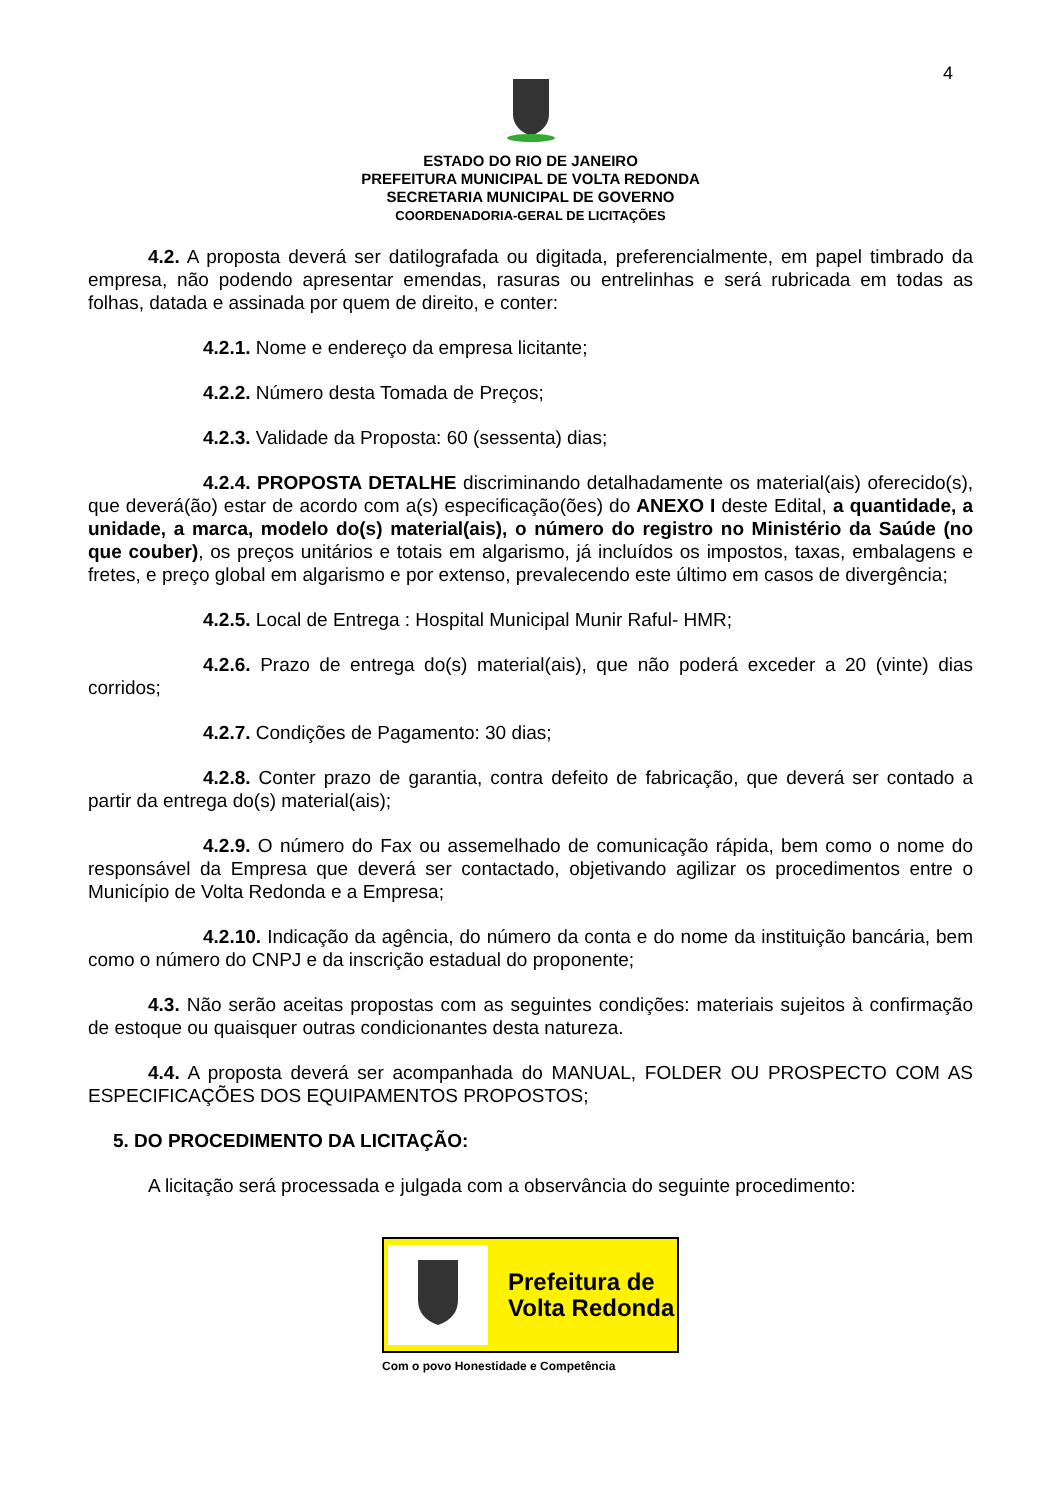4
ESTADO DO RIO DE JANEIRO
PREFEITURA MUNICIPAL DE VOLTA REDONDA
SECRETARIA MUNICIPAL DE GOVERNO
COORDENADORIA-GERAL DE LICITAÇÕES
4.2. A proposta deverá ser datilografada ou digitada, preferencialmente, em papel timbrado da empresa, não podendo apresentar emendas, rasuras ou entrelinhas e será rubricada em todas as folhas, datada e assinada por quem de direito, e conter:
4.2.1. Nome e endereço da empresa licitante;
4.2.2. Número desta Tomada de Preços;
4.2.3. Validade da Proposta: 60 (sessenta) dias;
4.2.4. PROPOSTA DETALHE discriminando detalhadamente os material(ais) oferecido(s), que deverá(ão) estar de acordo com a(s) especificação(ões) do ANEXO I deste Edital, a quantidade, a unidade, a marca, modelo do(s) material(ais), o número do registro no Ministério da Saúde (no que couber), os preços unitários e totais em algarismo, já incluídos os impostos, taxas, embalagens e fretes, e preço global em algarismo e por extenso, prevalecendo este último em casos de divergência;
4.2.5. Local de Entrega : Hospital Municipal Munir Raful- HMR;
4.2.6. Prazo de entrega do(s) material(ais), que não poderá exceder a 20 (vinte) dias corridos;
4.2.7. Condições de Pagamento: 30 dias;
4.2.8. Conter prazo de garantia, contra defeito de fabricação, que deverá ser contado a partir da entrega do(s) material(ais);
4.2.9. O número do Fax ou assemelhado de comunicação rápida, bem como o nome do responsável da Empresa que deverá ser contactado, objetivando agilizar os procedimentos entre o Município de Volta Redonda e a Empresa;
4.2.10. Indicação da agência, do número da conta e do nome da instituição bancária, bem como o número do CNPJ e da inscrição estadual do proponente;
4.3. Não serão aceitas propostas com as seguintes condições: materiais sujeitos à confirmação de estoque ou quaisquer outras condicionantes desta natureza.
4.4. A proposta deverá ser acompanhada do MANUAL, FOLDER OU PROSPECTO COM AS ESPECIFICAÇÕES DOS EQUIPAMENTOS PROPOSTOS;
5. DO PROCEDIMENTO DA LICITAÇÃO:
A licitação será processada e julgada com a observância do seguinte procedimento:
Prefeitura de
Volta Redonda
Com o povo Honestidade e Competência